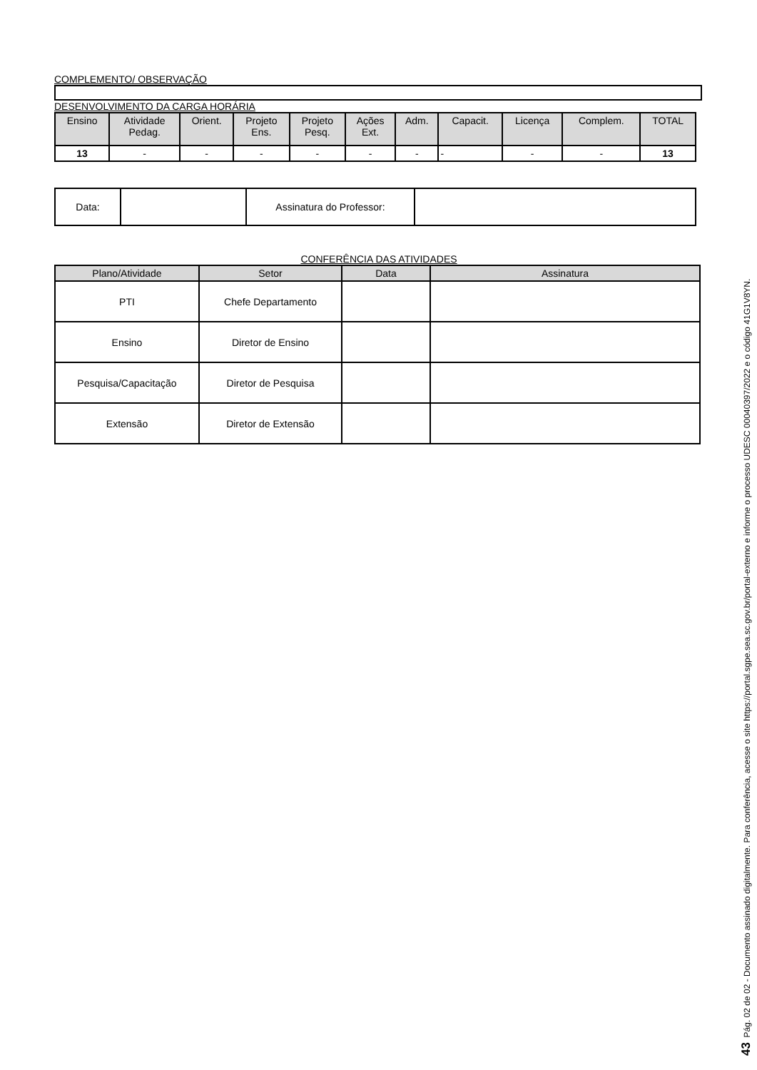COMPLEMENTO/ OBSERVAÇÃO
DESENVOLVIMENTO DA CARGA HORÁRIA
| Ensino | Atividade Pedag. | Orient. | Projeto Ens. | Projeto Pesq. | Ações Ext. | Adm. | Capacit. | Licença | Complem. | TOTAL |
| --- | --- | --- | --- | --- | --- | --- | --- | --- | --- | --- |
| 13 | - | - | - | - | - | - | - | - | - | 13 |
| Data: | | Assinatura do Professor: | |
CONFERÊNCIA DAS ATIVIDADES
| Plano/Atividade | Setor | Data | Assinatura |
| --- | --- | --- | --- |
| PTI | Chefe Departamento | | |
| Ensino | Diretor de Ensino | | |
| Pesquisa/Capacitação | Diretor de Pesquisa | | |
| Extensão | Diretor de Extensão | | |
43 Pág. 02 de 02 - Documento assinado digitalmente. Para conferência, acesse o site https://portal.sgpe.sea.sc.gov.br/portal-externo e informe o processo UDESC 00040397/2022 e o código 41G1V8YN.